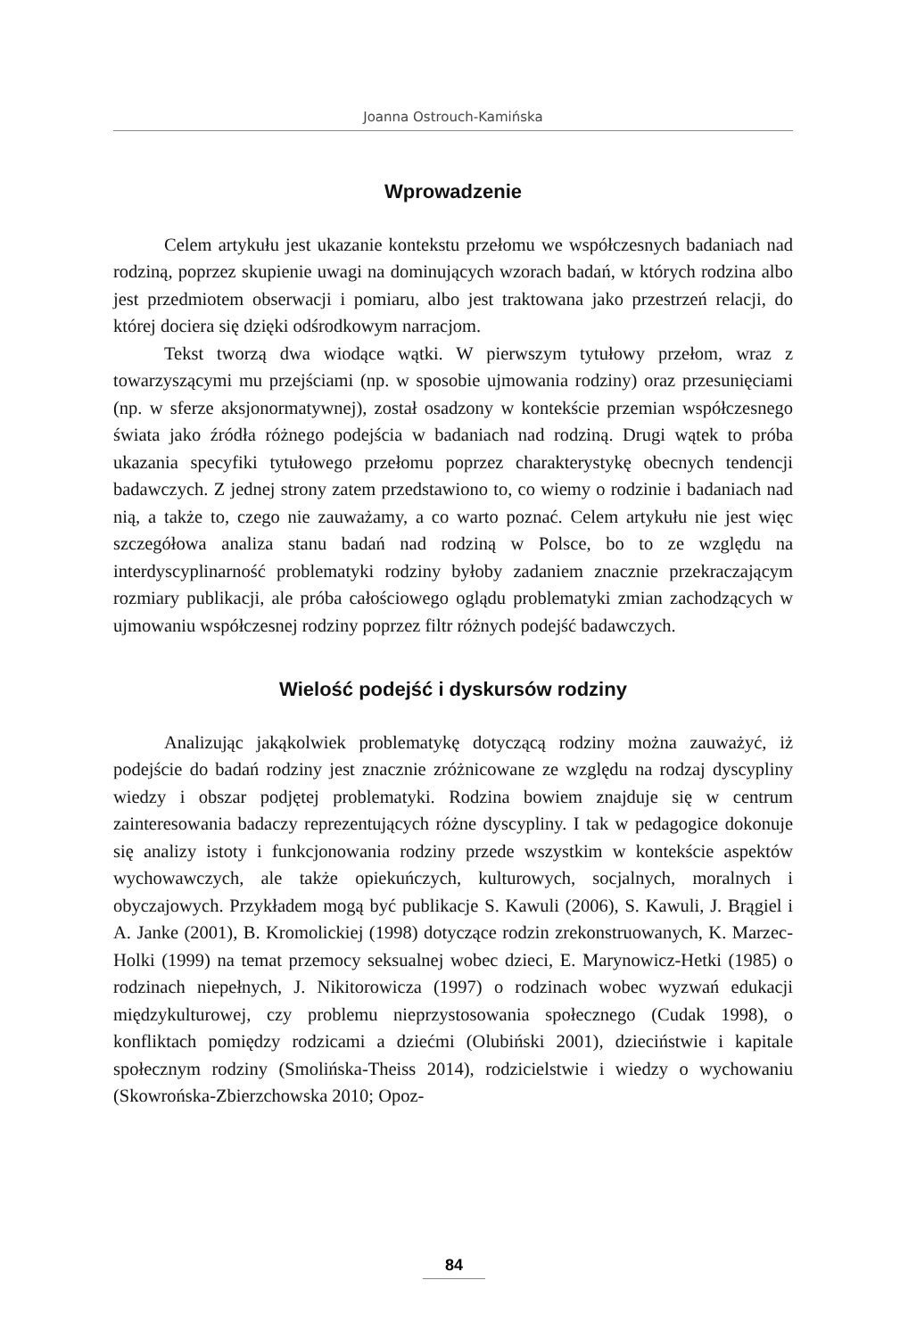Joanna Ostrouch-Kamińska
Wprowadzenie
Celem artykułu jest ukazanie kontekstu przełomu we współczesnych badaniach nad rodziną, poprzez skupienie uwagi na dominujących wzorach badań, w których rodzina albo jest przedmiotem obserwacji i pomiaru, albo jest traktowana jako przestrzeń relacji, do której dociera się dzięki odśrodkowym narracjom.
Tekst tworzą dwa wiodące wątki. W pierwszym tytułowy przełom, wraz z towarzyszącymi mu przejściami (np. w sposobie ujmowania rodziny) oraz przesunięciami (np. w sferze aksjonormatywnej), został osadzony w kontekście przemian współczesnego świata jako źródła różnego podejścia w badaniach nad rodziną. Drugi wątek to próba ukazania specyfiki tytułowego przełomu poprzez charakterystykę obecnych tendencji badawczych. Z jednej strony zatem przedstawiono to, co wiemy o rodzinie i badaniach nad nią, a także to, czego nie zauważamy, a co warto poznać. Celem artykułu nie jest więc szczegółowa analiza stanu badań nad rodziną w Polsce, bo to ze względu na interdyscyplinarność problematyki rodziny byłoby zadaniem znacznie przekraczającym rozmiary publikacji, ale próba całościowego oglądu problematyki zmian zachodzących w ujmowaniu współczesnej rodziny poprzez filtr różnych podejść badawczych.
Wielość podejść i dyskursów rodziny
Analizując jakąkolwiek problematykę dotyczącą rodziny można zauważyć, iż podejście do badań rodziny jest znacznie zróżnicowane ze względu na rodzaj dyscypliny wiedzy i obszar podjętej problematyki. Rodzina bowiem znajduje się w centrum zainteresowania badaczy reprezentujących różne dyscypliny. I tak w pedagogice dokonuje się analizy istoty i funkcjonowania rodziny przede wszystkim w kontekście aspektów wychowawczych, ale także opiekuńczych, kulturowych, socjalnych, moralnych i obyczajowych. Przykładem mogą być publikacje S. Kawuli (2006), S. Kawuli, J. Brągiel i A. Janke (2001), B. Kromolickiej (1998) dotyczące rodzin zrekonstruowanych, K. Marzec-Holki (1999) na temat przemocy seksualnej wobec dzieci, E. Marynowicz-Hetki (1985) o rodzinach niepełnych, J. Nikitorowicza (1997) o rodzinach wobec wyzwań edukacji międzykulturowej, czy problemu nieprzystosowania społecznego (Cudak 1998), o konfliktach pomiędzy rodzicami a dziećmi (Olubiński 2001), dzieciństwie i kapitale społecznym rodziny (Smolińska-Theiss 2014), rodzicielstwie i wiedzy o wychowaniu (Skowrońska-Zbierzchowska 2010; Opoz-
84